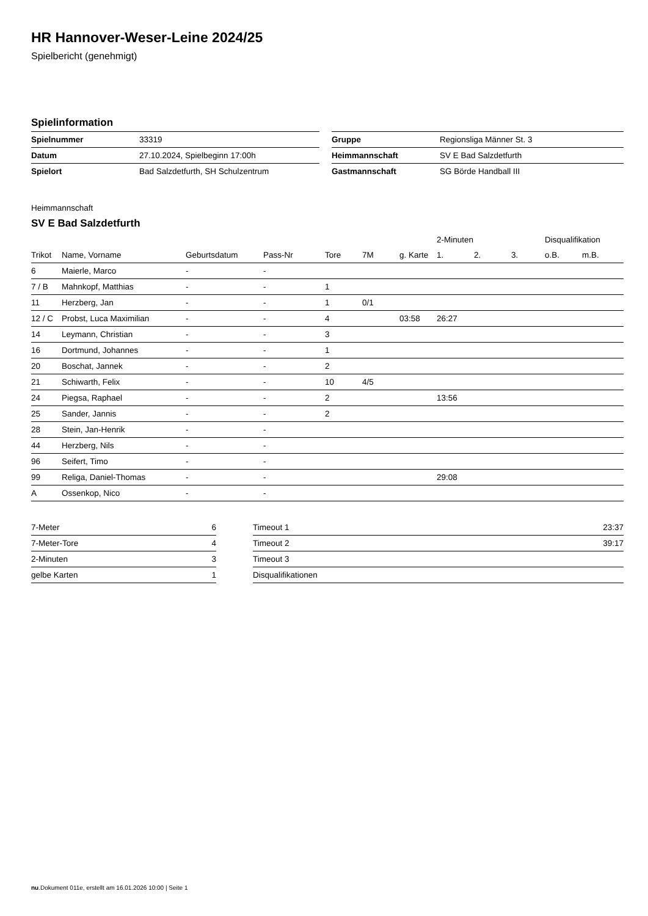HR Hannover-Weser-Leine 2024/25
Spielbericht (genehmigt)
Spielinformation
| Spielnummer | 33319 | | Gruppe | Regionsliga Männer St. 3 |
| Datum | 27.10.2024, Spielbeginn 17:00h | | Heimmannschaft | SV E Bad Salzdetfurth |
| Spielort | Bad Salzdetfurth, SH Schulzentrum | | Gastmannschaft | SG Börde Handball III |
Heimmannschaft
SV E Bad Salzdetfurth
| | | | | | | | 2-Minuten | | | Disqualifikation | |
| --- | --- | --- | --- | --- | --- | --- | --- | --- | --- | --- | --- |
| Trikot | Name, Vorname | Geburtsdatum | Pass-Nr | Tore | 7M | g. Karte | 1. | 2. | 3. | o.B. | m.B. |
| 6 | Maierle, Marco | - | - | | | | | | | | |
| 7 / B | Mahnkopf, Matthias | - | - | 1 | | | | | | | |
| 11 | Herzberg, Jan | - | - | 1 | 0/1 | | | | | | |
| 12 / C | Probst, Luca Maximilian | - | - | 4 | | 03:58 | 26:27 | | | | |
| 14 | Leymann, Christian | - | - | 3 | | | | | | | |
| 16 | Dortmund, Johannes | - | - | 1 | | | | | | | |
| 20 | Boschat, Jannek | - | - | 2 | | | | | | | |
| 21 | Schiwarth, Felix | - | - | 10 | 4/5 | | | | | | |
| 24 | Piegsa, Raphael | - | - | 2 | | | 13:56 | | | | |
| 25 | Sander, Jannis | - | - | 2 | | | | | | | |
| 28 | Stein, Jan-Henrik | - | - | | | | | | | | |
| 44 | Herzberg, Nils | - | - | | | | | | | | |
| 96 | Seifert, Timo | - | - | | | | | | | | |
| 99 | Religa, Daniel-Thomas | - | - | | | | 29:08 | | | | |
| A | Ossenkop, Nico | - | - | | | | | | | | |
| 7-Meter | 6 |
| 7-Meter-Tore | 4 |
| 2-Minuten | 3 |
| gelbe Karten | 1 |
| Timeout 1 | 23:37 |
| Timeout 2 | 39:17 |
| Timeout 3 | |
| Disqualifikationen | |
nu.Dokument 011e, erstellt am 16.01.2026 10:00 | Seite 1